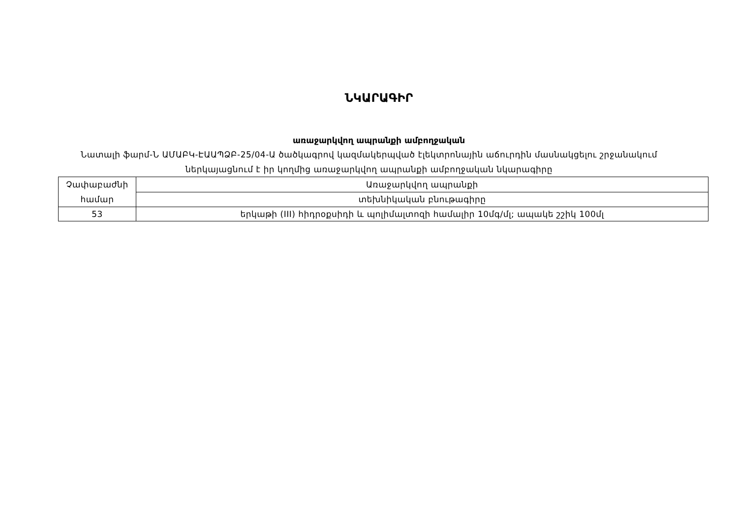ՆԿԱՐԱԳԻՐ
առաջարկվող ապրանքի ամբողջական
Նատալի ֆարմ-Ն ԱՄԱԲԿ-ԷԱԱՊՁԲ-25/04-Ա ծածկագրով կազմակերպված էլեկտրոնային աճուրդին մասնակցելու շրջանակում ներկայացնում է իր կողմից առաջարկվող ապրանքի ամբողջական նկարագիրը
| Չափաբաժնի համար | Առաջարկվող ապրանքի |
| | տեխնիկական բնութագիրը |
| 53 | երկաթի (III) հիդրօքսիդի և պոլիմալտոզի համալիր 10մգ/մլ; ապակե շշիկ 100մլ |